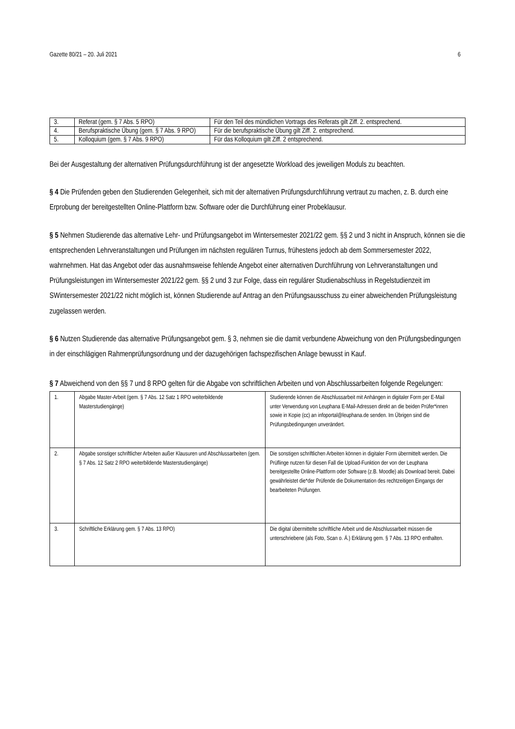Gazette 80/21 – 20. Juli 2021 6
| 3. | Referat (gem. § 7 Abs. 5 RPO) | Für den Teil des mündlichen Vortrags des Referats gilt Ziff. 2. entsprechend. |
| 4. | Berufspraktische Übung (gem. § 7 Abs. 9 RPO) | Für die berufspraktische Übung gilt Ziff. 2. entsprechend. |
| 5. | Kolloquium (gem. § 7 Abs. 9 RPO) | Für das Kolloquium gilt Ziff. 2 entsprechend. |
Bei der Ausgestaltung der alternativen Prüfungsdurchführung ist der angesetzte Workload des jeweiligen Moduls zu beachten.
§ 4 Die Prüfenden geben den Studierenden Gelegenheit, sich mit der alternativen Prüfungsdurchführung vertraut zu machen, z. B. durch eine Erprobung der bereitgestellten Online-Plattform bzw. Software oder die Durchführung einer Probeklausur.
§ 5 Nehmen Studierende das alternative Lehr- und Prüfungsangebot im Wintersemester 2021/22 gem. §§ 2 und 3 nicht in Anspruch, können sie die entsprechenden Lehrveranstaltungen und Prüfungen im nächsten regulären Turnus, frühestens jedoch ab dem Sommersemester 2022, wahrnehmen. Hat das Angebot oder das ausnahmsweise fehlende Angebot einer alternativen Durchführung von Lehrveranstaltungen und Prüfungsleistungen im Wintersemester 2021/22 gem. §§ 2 und 3 zur Folge, dass ein regulärer Studienabschluss in Regelstudienzeit im SWintersemester 2021/22 nicht möglich ist, können Studierende auf Antrag an den Prüfungsausschuss zu einer abweichenden Prüfungsleistung zugelassen werden.
§ 6 Nutzen Studierende das alternative Prüfungsangebot gem. § 3, nehmen sie die damit verbundene Abweichung von den Prüfungsbedingungen in der einschlägigen Rahmenprüfungsordnung und der dazugehörigen fachspezifischen Anlage bewusst in Kauf.
§ 7 Abweichend von den §§ 7 und 8 RPO gelten für die Abgabe von schriftlichen Arbeiten und von Abschlussarbeiten folgende Regelungen:
| 1. | Abgabe Master-Arbeit (gem. § 7 Abs. 12 Satz 1 RPO weiterbildende Masterstudiengänge) | Studierende können die Abschlussarbeit mit Anhängen in digitaler Form per E-Mail unter Verwendung von Leuphana E-Mail-Adressen direkt an die beiden Prüfer*innen sowie in Kopie (cc) an infoportal@leuphana.de senden. Im Übrigen sind die Prüfungsbedingungen unverändert. |
| 2. | Abgabe sonstiger schriftlicher Arbeiten außer Klausuren und Abschlussarbeiten (gem. § 7 Abs. 12 Satz 2 RPO weiterbildende Masterstudiengänge) | Die sonstigen schriftlichen Arbeiten können in digitaler Form übermittelt werden. Die Prüflinge nutzen für diesen Fall die Upload-Funktion der von der Leuphana bereitgestellte Online-Plattform oder Software (z.B. Moodle) als Download bereit. Dabei gewährleistet die*der Prüfende die Dokumentation des rechtzeitigen Eingangs der bearbeiteten Prüfungen. |
| 3. | Schriftliche Erklärung gem. § 7 Abs. 13 RPO) | Die digital übermittelte schriftliche Arbeit und die Abschlussarbeit müssen die unterschriebene (als Foto, Scan o. Ä.) Erklärung gem. § 7 Abs. 13 RPO enthalten. |